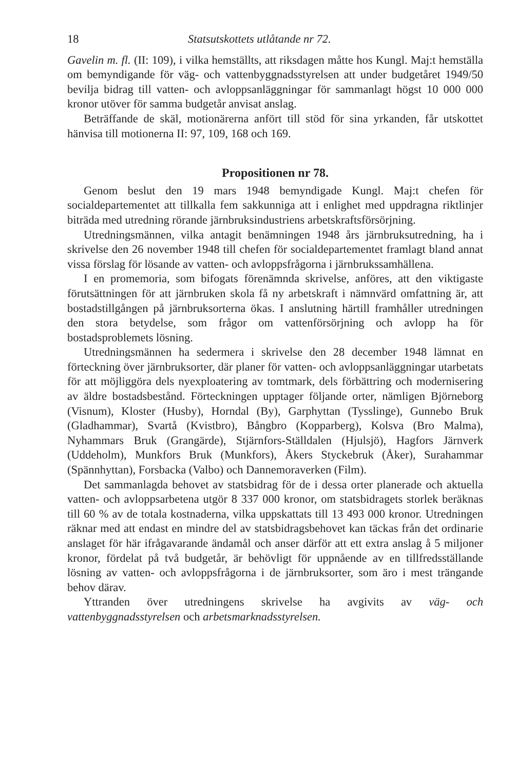18 Statsutskottets utlåtande nr 72.
Gavelin m. fl. (II: 109), i vilka hemställts, att riksdagen måtte hos Kungl. Maj:t hemställa om bemyndigande för väg- och vattenbyggnadsstyrelsen att under budgetåret 1949/50 bevilja bidrag till vatten- och avloppsanläggningar för sammanlagt högst 10 000 000 kronor utöver för samma budgetår anvisat anslag.
Beträffande de skäl, motionärerna anfört till stöd för sina yrkanden, får utskottet hänvisa till motionerna II: 97, 109, 168 och 169.
Propositionen nr 78.
Genom beslut den 19 mars 1948 bemyndigade Kungl. Maj:t chefen för socialdepartementet att tillkalla fem sakkunniga att i enlighet med uppdragna riktlinjer biträda med utredning rörande järnbruksindustriens arbetskraftsförsörjning.
Utredningsmännen, vilka antagit benämningen 1948 års järnbruksutredning, ha i skrivelse den 26 november 1948 till chefen för socialdepartementet framlagt bland annat vissa förslag för lösande av vatten- och avloppsfrågorna i järnbrukssamhällena.
I en promemoria, som bifogats förenämnda skrivelse, anföres, att den viktigaste förutsättningen för att järnbruken skola få ny arbetskraft i nämnvärd omfattning är, att bostadstillgången på järnbruksorterna ökas. I anslutning härtill framhåller utredningen den stora betydelse, som frågor om vattenförsörjning och avlopp ha för bostadsproblemets lösning.
Utredningsmännen ha sedermera i skrivelse den 28 december 1948 lämnat en förteckning över järnbruksorter, där planer för vatten- och avloppsanläggningar utarbetats för att möjliggöra dels nyexploatering av tomtmark, dels förbättring och modernisering av äldre bostadsbestånd. Förteckningen upptager följande orter, nämligen Björneborg (Visnum), Kloster (Husby), Horndal (By), Garphyttan (Tysslinge), Gunnebo Bruk (Gladhammar), Svartå (Kvistbro), Bångbro (Kopparberg), Kolsva (Bro Malma), Nyhammars Bruk (Grangärde), Stjärnfors-Ställdalen (Hjulsjö), Hagfors Järnverk (Uddeholm), Munkfors Bruk (Munkfors), Åkers Styckebruk (Åker), Surahammar (Spännhyttan), Forsbacka (Valbo) och Dannemoraverken (Film).
Det sammanlagda behovet av statsbidrag för de i dessa orter planerade och aktuella vatten- och avloppsarbetena utgör 8 337 000 kronor, om statsbidragets storlek beräknas till 60 % av de totala kostnaderna, vilka uppskattats till 13 493 000 kronor. Utredningen räknar med att endast en mindre del av statsbidragsbehovet kan täckas från det ordinarie anslaget för här ifrågavarande ändamål och anser därför att ett extra anslag å 5 miljoner kronor, fördelat på två budgetår, är behövligt för uppnående av en tillfredsställande lösning av vatten- och avloppsfrågorna i de järnbruksorter, som äro i mest trängande behov därav.
Yttranden över utredningens skrivelse ha avgivits av väg- och vattenbyggnadsstyrelsen och arbetsmarknadsstyrelsen.